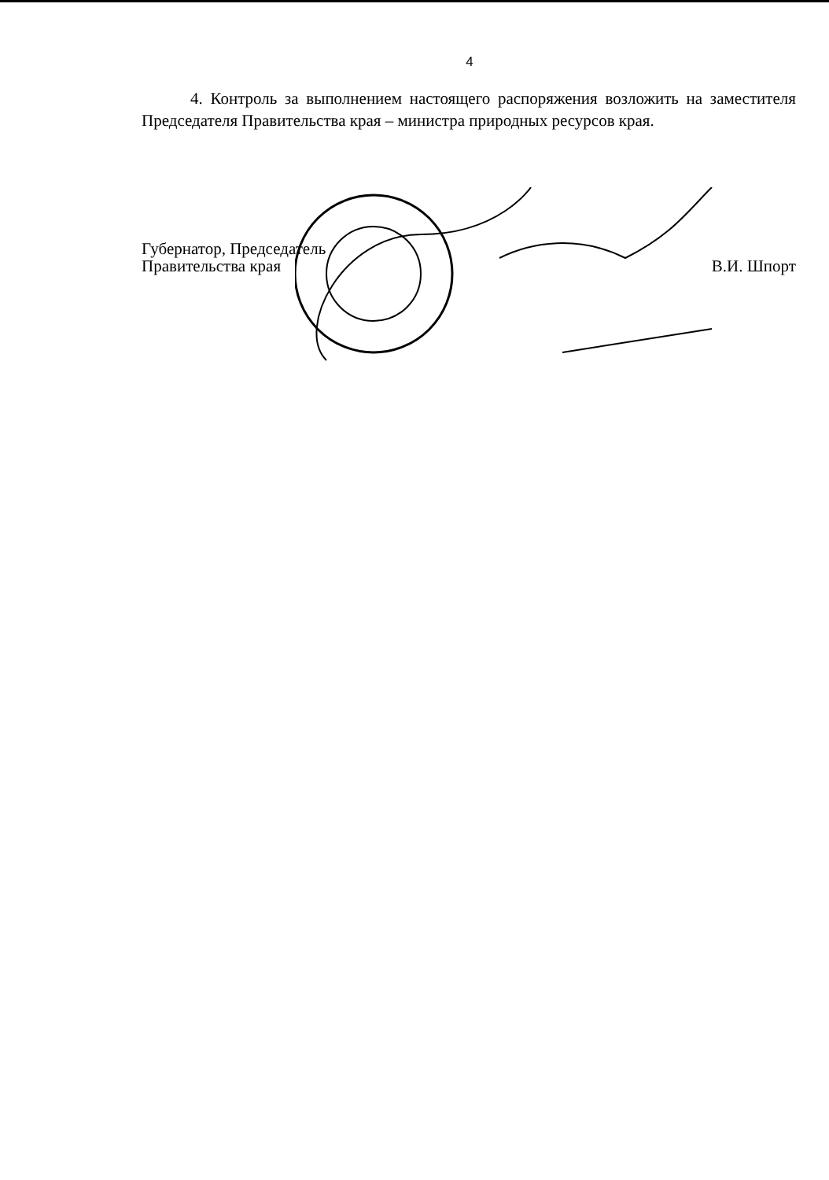4
4. Контроль за выполнением настоящего распоряжения возложить на заместителя Председателя Правительства края – министра природных ресурсов края.
Губернатор, Председатель
Правительства края
В.И. Шпорт
Управление по организации работы с документами Губернатора и Правительства края (2)